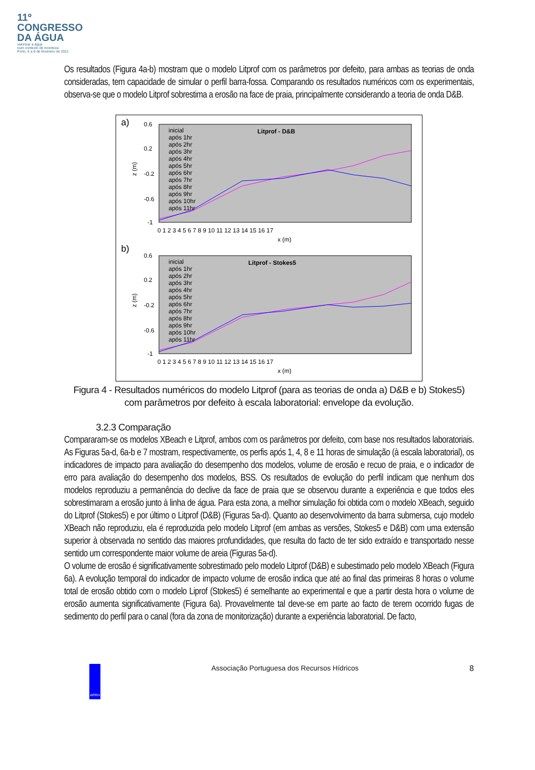11º
CONGRESSO
DA ÁGUA
valorizar a água
num contexto de incerteza
Porto, 6 a 8 de fevereiro de 2011
Os resultados (Figura 4a-b) mostram que o modelo Litprof com os parâmetros por defeito, para ambas as teorias de onda consideradas, tem capacidade de simular o perfil barra-fossa. Comparando os resultados numéricos com os experimentais, observa-se que o modelo Litprof sobrestima a erosão na face de praia, principalmente considerando a teoria de onda D&B.
a)
Litprof - D&B
inicial
após 1hr
após 2hr
após 3hr
após 4hr
após 5hr
após 6hr
após 7hr
após 8hr
após 9hr
após 10hr
após 11hr
0.6
0.2
-0.2
-0.6
-1
z (m)
0 1 2 3 4 5 6 7 8 9 10 11 12 13 14 15 16 17
x (m)
b)
Litprof - Stokes5
inicial
após 1hr
após 2hr
após 3hr
após 4hr
após 5hr
após 6hr
após 7hr
após 8hr
após 9hr
após 10hr
após 11hr
0.6
0.2
-0.2
-0.6
-1
z (m)
0 1 2 3 4 5 6 7 8 9 10 11 12 13 14 15 16 17
x (m)
Figura 4 - Resultados numéricos do modelo Litprof (para as teorias de onda a) D&B e b) Stokes5) com parâmetros por defeito à escala laboratorial: envelope da evolução.
3.2.3 Comparação
Compararam-se os modelos XBeach e Litprof, ambos com os parâmetros por defeito, com base nos resultados laboratoriais. As Figuras 5a-d, 6a-b e 7 mostram, respectivamente, os perfis após 1, 4, 8 e 11 horas de simulação (à escala laboratorial), os indicadores de impacto para avaliação do desempenho dos modelos, volume de erosão e recuo de praia, e o indicador de erro para avaliação do desempenho dos modelos, BSS. Os resultados de evolução do perfil indicam que nenhum dos modelos reproduziu a permanência do declive da face de praia que se observou durante a experiência e que todos eles sobrestimaram a erosão junto à linha de água. Para esta zona, a melhor simulação foi obtida com o modelo XBeach, seguido do Litprof (Stokes5) e por último o Litprof (D&B) (Figuras 5a-d). Quanto ao desenvolvimento da barra submersa, cujo modelo XBeach não reproduziu, ela é reproduzida pelo modelo Litprof (em ambas as versões, Stokes5 e D&B) com uma extensão superior à observada no sentido das maiores profundidades, que resulta do facto de ter sido extraído e transportado nesse sentido um correspondente maior volume de areia (Figuras 5a-d).
O volume de erosão é significativamente sobrestimado pelo modelo Litprof (D&B) e subestimado pelo modelo XBeach (Figura 6a). A evolução temporal do indicador de impacto volume de erosão indica que até ao final das primeiras 8 horas o volume total de erosão obtido com o modelo Liprof (Stokes5) é semelhante ao experimental e que a partir desta hora o volume de erosão aumenta significativamente (Figura 6a). Provavelmente tal deve-se em parte ao facto de terem ocorrido fugas de sedimento do perfil para o canal (fora da zona de monitorização) durante a experiência laboratorial. De facto,
APRH
Associação Portuguesa dos Recursos Hídricos
8